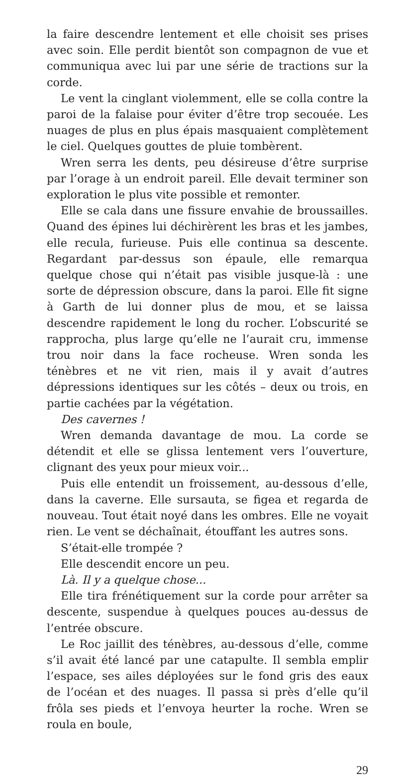la faire descendre lentement et elle choisit ses prises avec soin. Elle perdit bientôt son compagnon de vue et communiqua avec lui par une série de tractions sur la corde.
Le vent la cinglant violemment, elle se colla contre la paroi de la falaise pour éviter d’être trop secouée. Les nuages de plus en plus épais masquaient complètement le ciel. Quelques gouttes de pluie tombèrent.
Wren serra les dents, peu désireuse d’être surprise par l’orage à un endroit pareil. Elle devait terminer son exploration le plus vite possible et remonter.
Elle se cala dans une fissure envahie de broussailles. Quand des épines lui déchirèrent les bras et les jambes, elle recula, furieuse. Puis elle continua sa descente. Regardant par-dessus son épaule, elle remarqua quelque chose qui n’était pas visible jusque-là : une sorte de dépression obscure, dans la paroi. Elle fit signe à Garth de lui donner plus de mou, et se laissa descendre rapidement le long du rocher. L’obscurité se rapprocha, plus large qu’elle ne l’aurait cru, immense trou noir dans la face rocheuse. Wren sonda les ténèbres et ne vit rien, mais il y avait d’autres dépressions identiques sur les côtés – deux ou trois, en partie cachées par la végétation.
Des cavernes !
Wren demanda davantage de mou. La corde se détendit et elle se glissa lentement vers l’ouverture, clignant des yeux pour mieux voir...
Puis elle entendit un froissement, au-dessous d’elle, dans la caverne. Elle sursauta, se figea et regarda de nouveau. Tout était noyé dans les ombres. Elle ne voyait rien. Le vent se déchaînait, étouffant les autres sons.
S’était-elle trompée ?
Elle descendit encore un peu.
Là. Il y a quelque chose...
Elle tira frénétiquement sur la corde pour arrêter sa descente, suspendue à quelques pouces au-dessus de l’entrée obscure.
Le Roc jaillit des ténèbres, au-dessous d’elle, comme s’il avait été lancé par une catapulte. Il sembla emplir l’espace, ses ailes déployées sur le fond gris des eaux de l’océan et des nuages. Il passa si près d’elle qu’il frôla ses pieds et l’envoya heurter la roche. Wren se roula en boule,
29